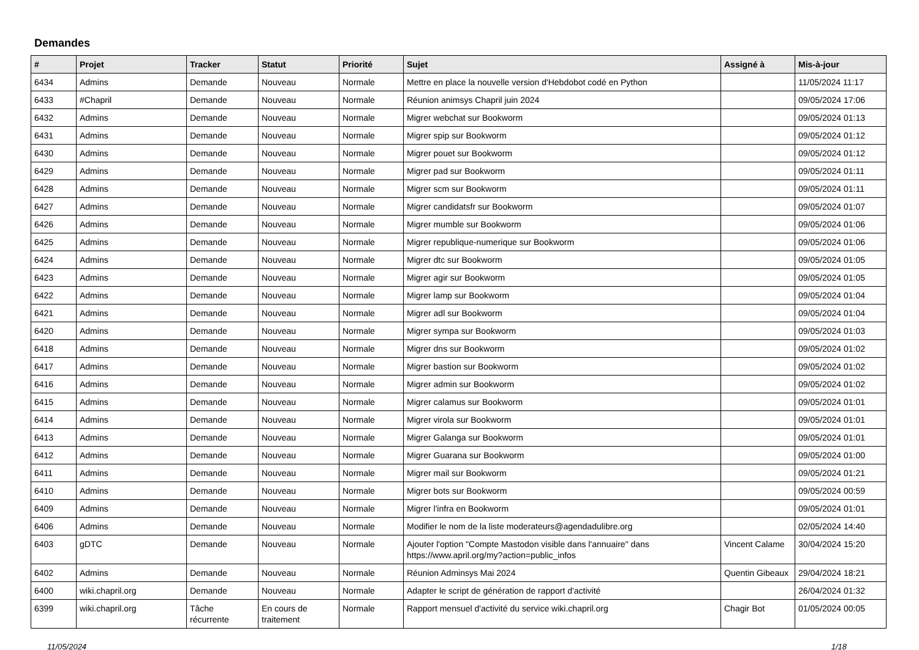Demandes
| # | Projet | Tracker | Statut | Priorité | Sujet | Assigné à | Mis-à-jour |
| --- | --- | --- | --- | --- | --- | --- | --- |
| 6434 | Admins | Demande | Nouveau | Normale | Mettre en place la nouvelle version d'Hebdobot codé en Python | | 11/05/2024 11:17 |
| 6433 | #Chapril | Demande | Nouveau | Normale | Réunion animsys Chapril juin 2024 | | 09/05/2024 17:06 |
| 6432 | Admins | Demande | Nouveau | Normale | Migrer webchat sur Bookworm | | 09/05/2024 01:13 |
| 6431 | Admins | Demande | Nouveau | Normale | Migrer spip sur Bookworm | | 09/05/2024 01:12 |
| 6430 | Admins | Demande | Nouveau | Normale | Migrer pouet sur Bookworm | | 09/05/2024 01:12 |
| 6429 | Admins | Demande | Nouveau | Normale | Migrer pad sur Bookworm | | 09/05/2024 01:11 |
| 6428 | Admins | Demande | Nouveau | Normale | Migrer scm sur Bookworm | | 09/05/2024 01:11 |
| 6427 | Admins | Demande | Nouveau | Normale | Migrer candidatsfr sur Bookworm | | 09/05/2024 01:07 |
| 6426 | Admins | Demande | Nouveau | Normale | Migrer mumble sur Bookworm | | 09/05/2024 01:06 |
| 6425 | Admins | Demande | Nouveau | Normale | Migrer republique-numerique sur Bookworm | | 09/05/2024 01:06 |
| 6424 | Admins | Demande | Nouveau | Normale | Migrer dtc sur Bookworm | | 09/05/2024 01:05 |
| 6423 | Admins | Demande | Nouveau | Normale | Migrer agir sur Bookworm | | 09/05/2024 01:05 |
| 6422 | Admins | Demande | Nouveau | Normale | Migrer lamp sur Bookworm | | 09/05/2024 01:04 |
| 6421 | Admins | Demande | Nouveau | Normale | Migrer adl sur Bookworm | | 09/05/2024 01:04 |
| 6420 | Admins | Demande | Nouveau | Normale | Migrer sympa sur Bookworm | | 09/05/2024 01:03 |
| 6418 | Admins | Demande | Nouveau | Normale | Migrer dns sur Bookworm | | 09/05/2024 01:02 |
| 6417 | Admins | Demande | Nouveau | Normale | Migrer bastion sur Bookworm | | 09/05/2024 01:02 |
| 6416 | Admins | Demande | Nouveau | Normale | Migrer admin sur Bookworm | | 09/05/2024 01:02 |
| 6415 | Admins | Demande | Nouveau | Normale | Migrer calamus sur Bookworm | | 09/05/2024 01:01 |
| 6414 | Admins | Demande | Nouveau | Normale | Migrer virola sur Bookworm | | 09/05/2024 01:01 |
| 6413 | Admins | Demande | Nouveau | Normale | Migrer Galanga sur Bookworm | | 09/05/2024 01:01 |
| 6412 | Admins | Demande | Nouveau | Normale | Migrer Guarana sur Bookworm | | 09/05/2024 01:00 |
| 6411 | Admins | Demande | Nouveau | Normale | Migrer mail sur Bookworm | | 09/05/2024 01:21 |
| 6410 | Admins | Demande | Nouveau | Normale | Migrer bots sur Bookworm | | 09/05/2024 00:59 |
| 6409 | Admins | Demande | Nouveau | Normale | Migrer l'infra en Bookworm | | 09/05/2024 01:01 |
| 6406 | Admins | Demande | Nouveau | Normale | Modifier le nom de la liste moderateurs@agendadulibre.org | | 02/05/2024 14:40 |
| 6403 | gDTC | Demande | Nouveau | Normale | Ajouter l'option "Compte Mastodon visible dans l'annuaire" dans https://www.april.org/my?action=public_infos | Vincent Calame | 30/04/2024 15:20 |
| 6402 | Admins | Demande | Nouveau | Normale | Réunion Adminsys Mai 2024 | Quentin Gibeaux | 29/04/2024 18:21 |
| 6400 | wiki.chapril.org | Demande | Nouveau | Normale | Adapter le script de génération de rapport d'activité | | 26/04/2024 01:32 |
| 6399 | wiki.chapril.org | Tâche récurrente | En cours de traitement | Normale | Rapport mensuel d'activité du service wiki.chapril.org | Chagir Bot | 01/05/2024 00:05 |
11/05/2024 1/18